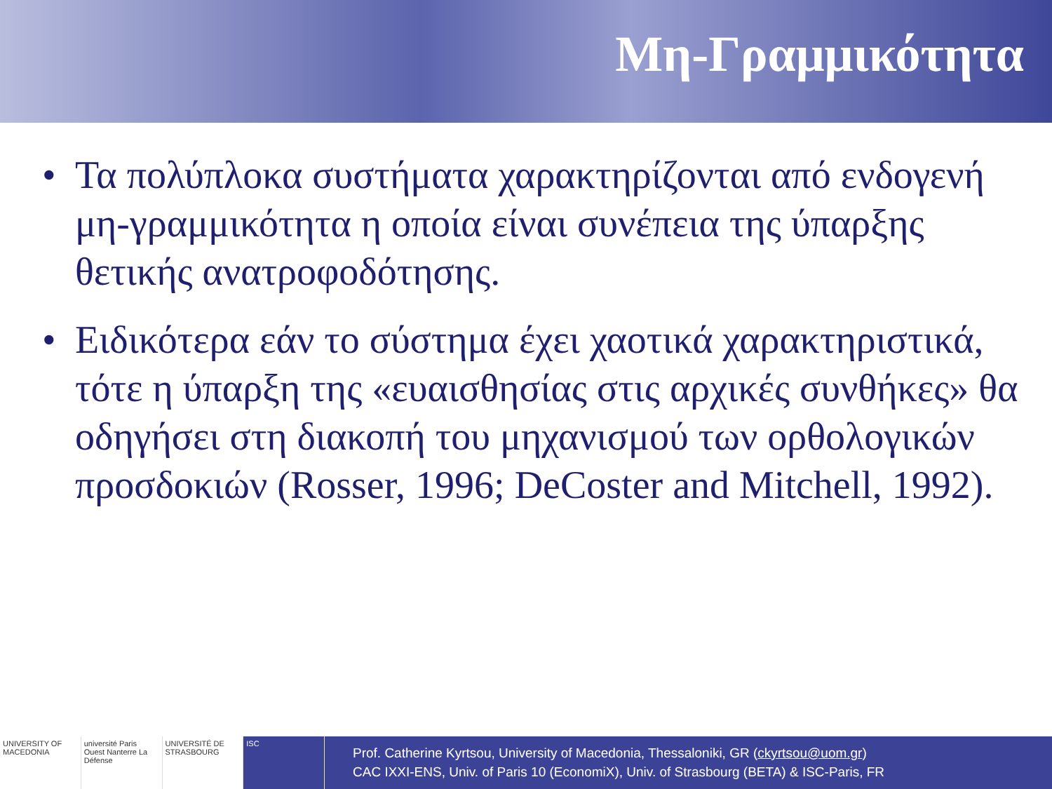Μη-Γραμμικότητα
• Τα πολύπλοκα συστήματα χαρακτηρίζονται από ενδογενή μη-γραμμικότητα η οποία είναι συνέπεια της ύπαρξης θετικής ανατροφοδότησης.
• Ειδικότερα εάν το σύστημα έχει χαοτικά χαρακτηριστικά, τότε η ύπαρξη της «ευαισθησίας στις αρχικές συνθήκες» θα οδηγήσει στη διακοπή του μηχανισμού των ορθολογικών προσδοκιών (Rosser, 1996; DeCoster and Mitchell, 1992).
UNIVERSITY OF MACEDONIA université Paris Ouest Nanterre La Défense
UNIVERSITÉ DE STRASBOURG ISC
Prof. Catherine Kyrtsou, University of Macedonia, Thessaloniki, GR (ckyrtsou@uom.gr)
CAC IXXI-ENS, Univ. of Paris 10 (EconomiX), Univ. of Strasbourg (BETA) & ISC-Paris, FR